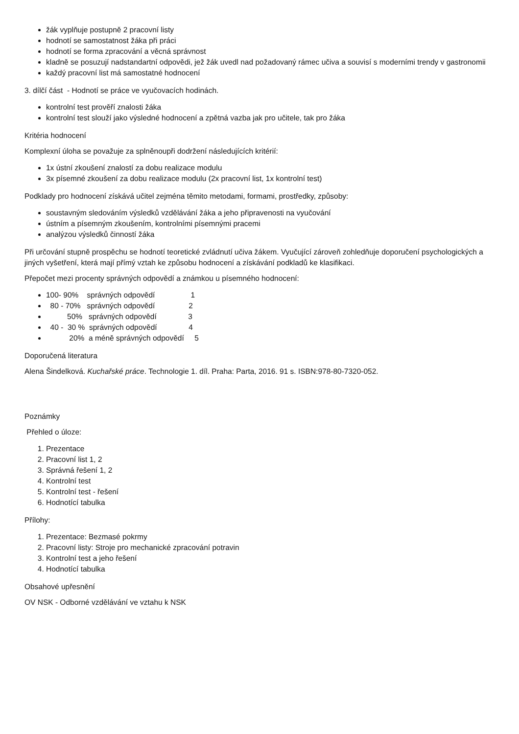žák vyplňuje postupně 2 pracovní listy
hodnotí se samostatnost žáka při práci
hodnotí se forma zpracování a věcná správnost
kladně se posuzují nadstandartní odpovědi, jež žák uvedl nad požadovaný rámec učiva a souvisí s moderními trendy v gastronomii
každý pracovní list má samostatné hodnocení
3. dílčí část - Hodnotí se práce ve vyučovacích hodinách.
kontrolní test prověří znalosti žáka
kontrolní test slouží jako výsledné hodnocení a zpětná vazba jak pro učitele, tak pro žáka
Kritéria hodnocení
Komplexní úloha se považuje za splněnoupři dodržení následujících kritérií:
1x ústní zkoušení znalostí za dobu realizace modulu
3x písemné zkoušení za dobu realizace modulu (2x pracovní list, 1x kontrolní test)
Podklady pro hodnocení získává učitel zejména těmito metodami, formami, prostředky, způsoby:
soustavným sledováním výsledků vzdělávání žáka a jeho připravenosti na vyučování
ústním a písemným zkoušením, kontrolními písemnými pracemi
analýzou výsledků činností žáka
Při určování stupně prospěchu se hodnotí teoretické zvládnutí učiva žákem. Vyučující zároveň zohledňuje doporučení psychologických a jiných vyšetření, která mají přímý vztah ke způsobu hodnocení a získávání podkladů ke klasifikaci.
Přepočet mezi procenty správných odpovědí a známkou u písemného hodnocení:
100- 90% správných odpovědí 1
80 - 70% správných odpovědí 2
50% správných odpovědí 3
40 - 30 % správných odpovědí 4
20% a méně správných odpovědí 5
Doporučená literatura
Alena Šindelková. Kuchařské práce. Technologie 1. díl. Praha: Parta, 2016. 91 s. ISBN:978-80-7320-052.
Poznámky
Přehled o úloze:
1. Prezentace
2. Pracovní list 1, 2
3. Správná řešení 1, 2
4. Kontrolní test
5. Kontrolní test - řešení
6. Hodnotící tabulka
Přílohy:
1. Prezentace: Bezmasé pokrmy
2. Pracovní listy: Stroje pro mechanické zpracování potravin
3. Kontrolní test a jeho řešení
4. Hodnotící tabulka
Obsahové upřesnění
OV NSK - Odborné vzdělávání ve vztahu k NSK